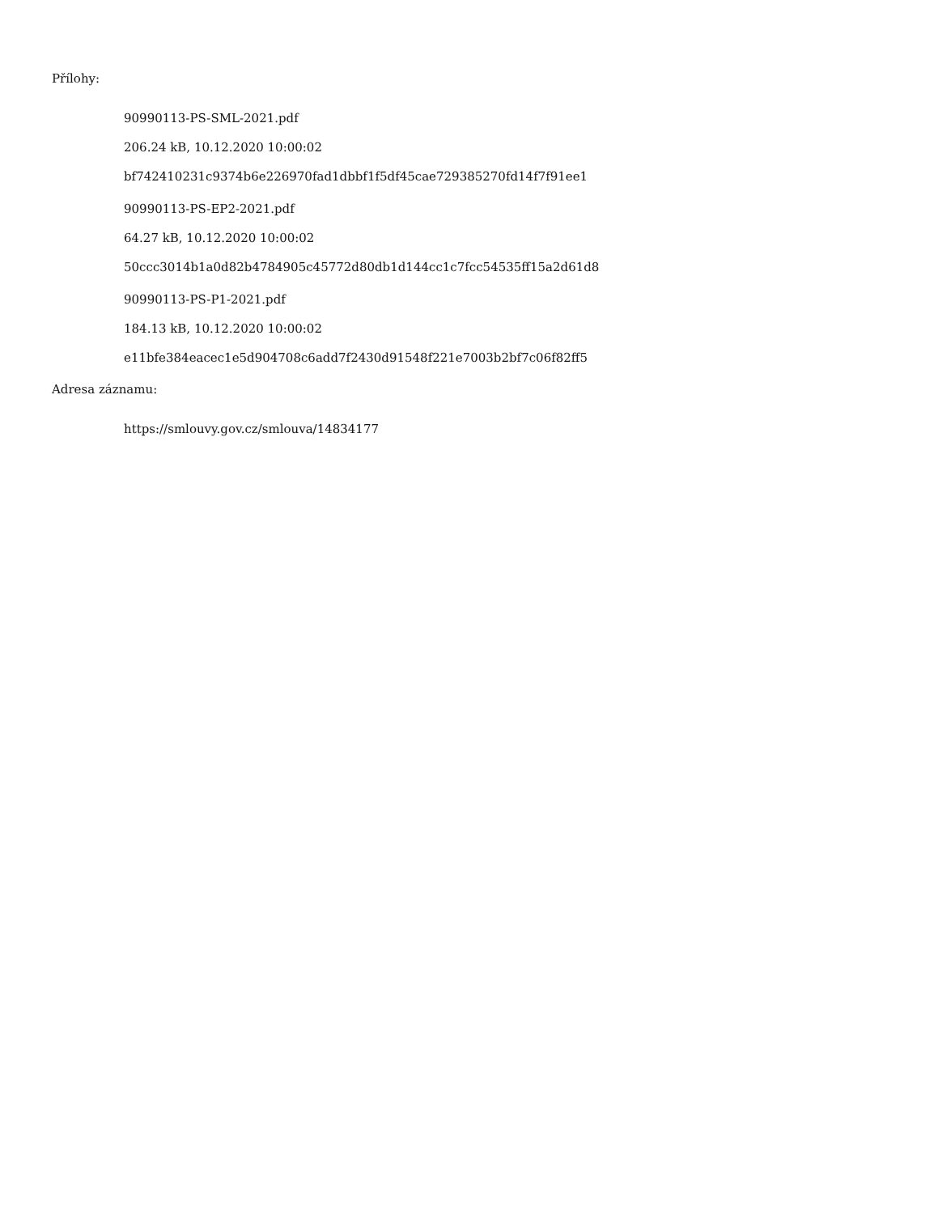Přílohy:
90990113-PS-SML-2021.pdf
206.24 kB, 10.12.2020 10:00:02
bf742410231c9374b6e226970fad1dbbf1f5df45cae729385270fd14f7f91ee1
90990113-PS-EP2-2021.pdf
64.27 kB, 10.12.2020 10:00:02
50ccc3014b1a0d82b4784905c45772d80db1d144cc1c7fcc54535ff15a2d61d8
90990113-PS-P1-2021.pdf
184.13 kB, 10.12.2020 10:00:02
e11bfe384eacec1e5d904708c6add7f2430d91548f221e7003b2bf7c06f82ff5
Adresa záznamu:
https://smlouvy.gov.cz/smlouva/14834177